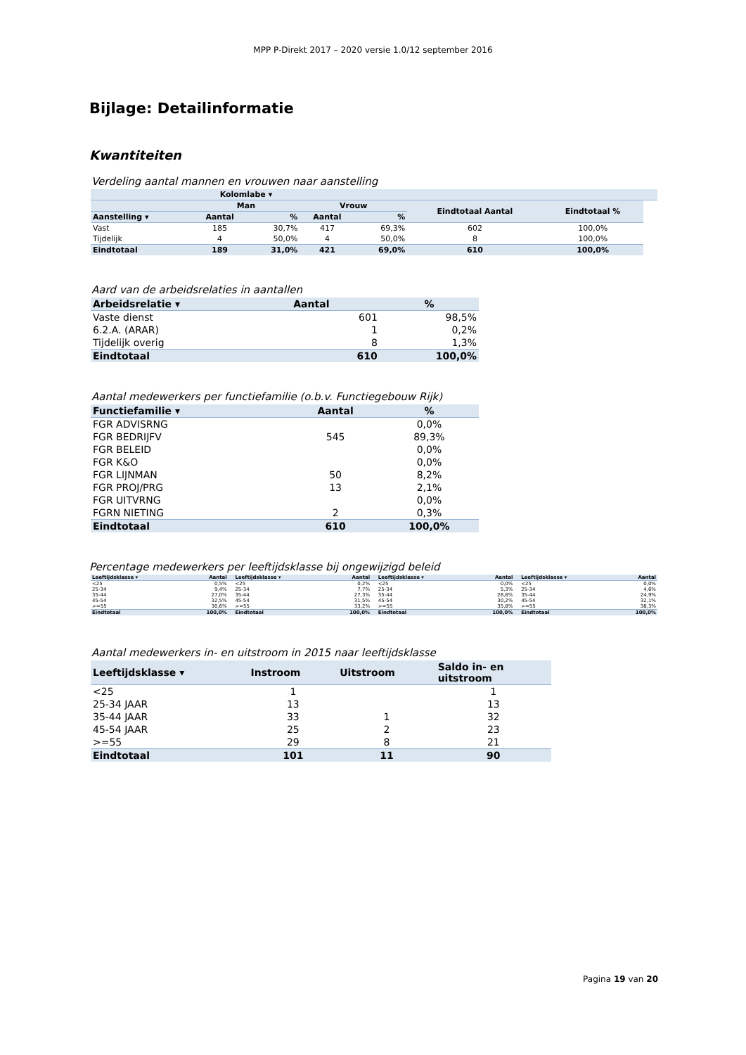MPP P-Direkt 2017 – 2020 versie 1.0/12 september 2016
Bijlage: Detailinformatie
Kwantiteiten
Verdeling aantal mannen en vrouwen naar aanstelling
| | Kolomlabe ▾ | | | | | | | |
| --- | --- | --- | --- | --- | --- | --- | --- | --- |
| | Man | | Vrouw | | Eindtotaal Aantal | Eindtotaal % | | |
| Aanstelling ▾ | Aantal | % | Aantal | % | | | | |
| Vast | 185 | 30,7% | 417 | 69,3% | 602 | 100,0% | | |
| Tijdelijk | 4 | 50,0% | 4 | 50,0% | 8 | 100,0% | | |
| Eindtotaal | 189 | 31,0% | 421 | 69,0% | 610 | 100,0% | | |
Aard van de arbeidsrelaties in aantallen
| Arbeidsrelatie ▾ | Aantal | % |
| --- | --- | --- |
| Vaste dienst | 601 | 98,5% |
| 6.2.A. (ARAR) | 1 | 0,2% |
| Tijdelijk overig | 8 | 1,3% |
| Eindtotaal | 610 | 100,0% |
Aantal medewerkers per functiefamilie (o.b.v. Functiegebouw Rijk)
| Functiefamilie ▾ | Aantal | % |
| --- | --- | --- |
| FGR ADVISRNG | | 0,0% |
| FGR BEDRIJFV | 545 | 89,3% |
| FGR BELEID | | 0,0% |
| FGR K&O | | 0,0% |
| FGR LIJNMAN | 50 | 8,2% |
| FGR PROJ/PRG | 13 | 2,1% |
| FGR UITVRNG | | 0,0% |
| FGRN NIETING | 2 | 0,3% |
| Eindtotaal | 610 | 100,0% |
Percentage medewerkers per leeftijdsklasse bij ongewijzigd beleid
| Leeftijdsklasse ▾ | Aantal | | Leeftijdsklasse ▾ | Aantal | | Leeftijdsklasse ▾ | Aantal | | Leeftijdsklasse ▾ | Aantal |
| --- | --- | --- | --- | --- | --- | --- | --- | --- | --- | --- |
| <25 | 0,5% | | <25 | 0,2% | | <25 | 0,0% | | <25 | 0,0% |
| 25-34 | 9,4% | | 25-34 | 7,7% | | 25-34 | 5,3% | | 25-34 | 4,6% |
| 35-44 | 27,0% | | 35-44 | 27,3% | | 35-44 | 28,8% | | 35-44 | 24,9% |
| 45-54 | 32,5% | | 45-54 | 31,5% | | 45-54 | 30,2% | | 45-54 | 32,1% |
| >=55 | 30,6% | | >=55 | 33,2% | | >=55 | 35,8% | | >=55 | 38,3% |
| Eindtotaal | 100,0% | | Eindtotaal | 100,0% | | Eindtotaal | 100,0% | | Eindtotaal | 100,0% |
Aantal medewerkers in- en uitstroom in 2015 naar leeftijdsklasse
| Leeftijdsklasse ▾ | Instroom | Uitstroom | Saldo in- en uitstroom |
| --- | --- | --- | --- |
| <25 | 1 | | 1 |
| 25-34 JAAR | 13 | | 13 |
| 35-44 JAAR | 33 | 1 | 32 |
| 45-54 JAAR | 25 | 2 | 23 |
| >=55 | 29 | 8 | 21 |
| Eindtotaal | 101 | 11 | 90 |
Pagina 19 van 20